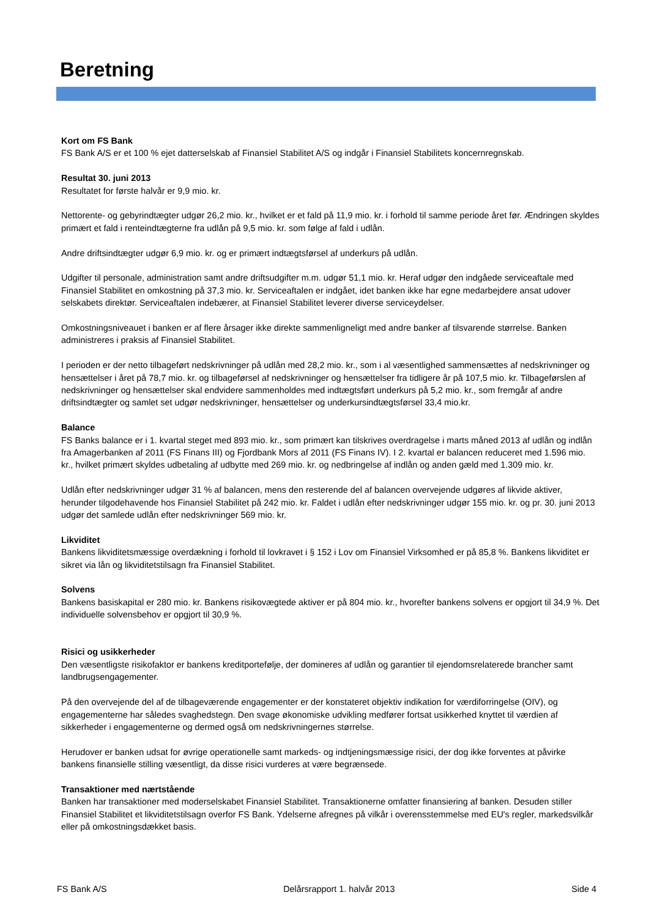Beretning
Kort om FS Bank
FS Bank A/S er et 100 % ejet datterselskab af Finansiel Stabilitet A/S og indgår i Finansiel Stabilitets koncernregnskab.
Resultat 30. juni 2013
Resultatet for første halvår er 9,9 mio. kr.
Nettorente- og gebyrindtægter udgør 26,2 mio. kr., hvilket er et fald på 11,9 mio. kr. i forhold til samme periode året før. Ændringen skyldes primært et fald i renteindtægterne fra udlån på 9,5 mio. kr. som følge af fald i udlån.
Andre driftsindtægter udgør 6,9 mio. kr. og er primært indtægtsførsel af underkurs på udlån.
Udgifter til personale, administration samt andre driftsudgifter m.m. udgør 51,1 mio. kr. Heraf udgør den indgåede serviceaftale med Finansiel Stabilitet en omkostning på 37,3 mio. kr. Serviceaftalen er indgået, idet banken ikke har egne medarbejdere ansat udover selskabets direktør. Serviceaftalen indebærer, at Finansiel Stabilitet leverer diverse serviceydelser.
Omkostningsniveauet i banken er af flere årsager ikke direkte sammenligneligt med andre banker af tilsvarende størrelse. Banken administreres i praksis af Finansiel Stabilitet.
I perioden er der netto tilbageført nedskrivninger på udlån med 28,2 mio. kr., som i al væsentlighed sammensættes af nedskrivninger og hensættelser i året på 78,7 mio. kr. og tilbageførsel af nedskrivninger og hensættelser fra tidligere år på 107,5 mio. kr. Tilbageførslen af nedskrivninger og hensættelser skal endvidere sammenholdes med indtægtsført underkurs på 5,2 mio. kr., som fremgår af andre driftsindtægter og samlet set udgør nedskrivninger, hensættelser og underkursindtægtsførsel 33,4 mio.kr.
Balance
FS Banks balance er i 1. kvartal steget med 893 mio. kr., som primært kan tilskrives overdragelse i marts måned 2013 af udlån og indlån fra Amagerbanken af 2011 (FS Finans III) og Fjordbank Mors af 2011 (FS Finans IV). I 2. kvartal er balancen reduceret med 1.596 mio. kr., hvilket primært skyldes udbetaling af udbytte med 269 mio. kr. og nedbringelse af indlån og anden gæld med 1.309 mio. kr.
Udlån efter nedskrivninger udgør 31 % af balancen, mens den resterende del af balancen overvejende udgøres af likvide aktiver, herunder tilgodehavende hos Finansiel Stabilitet på 242 mio. kr. Faldet i udlån efter nedskrivninger udgør 155 mio. kr. og pr. 30. juni 2013 udgør det samlede udlån efter nedskrivninger 569 mio. kr.
Likviditet
Bankens likviditetsmæssige overdækning i forhold til lovkravet i § 152 i Lov om Finansiel Virksomhed er på 85,8 %. Bankens likviditet er sikret via lån og likviditetstilsagn fra Finansiel Stabilitet.
Solvens
Bankens basiskapital er 280 mio. kr. Bankens risikovægtede aktiver er på 804 mio. kr., hvorefter bankens solvens er opgjort til 34,9 %. Det individuelle solvensbehov er opgjort til 30,9 %.
Risici og usikkerheder
Den væsentligste risikofaktor er bankens kreditportefølje, der domineres af udlån og garantier til ejendomsrelaterede brancher samt landbrugsengagementer.
På den overvejende del af de tilbageværende engagementer er der konstateret objektiv indikation for værdiforringelse (OIV), og engagementerne har således svaghedstegn. Den svage økonomiske udvikling medfører fortsat usikkerhed knyttet til værdien af sikkerheder i engagementerne og dermed også om nedskrivningernes størrelse.
Herudover er banken udsat for øvrige operationelle samt markeds- og indtjeningsmæssige risici, der dog ikke forventes at påvirke bankens finansielle stilling væsentligt, da disse risici vurderes at være begrænsede.
Transaktioner med nærtstående
Banken har transaktioner med moderselskabet Finansiel Stabilitet. Transaktionerne omfatter finansiering af banken. Desuden stiller Finansiel Stabilitet et likviditetstilsagn overfor FS Bank. Ydelserne afregnes på vilkår i overensstemmelse med EU's regler, markedsvilkår eller på omkostningsdækket basis.
FS Bank A/S Delårsrapport 1. halvår 2013 Side 4